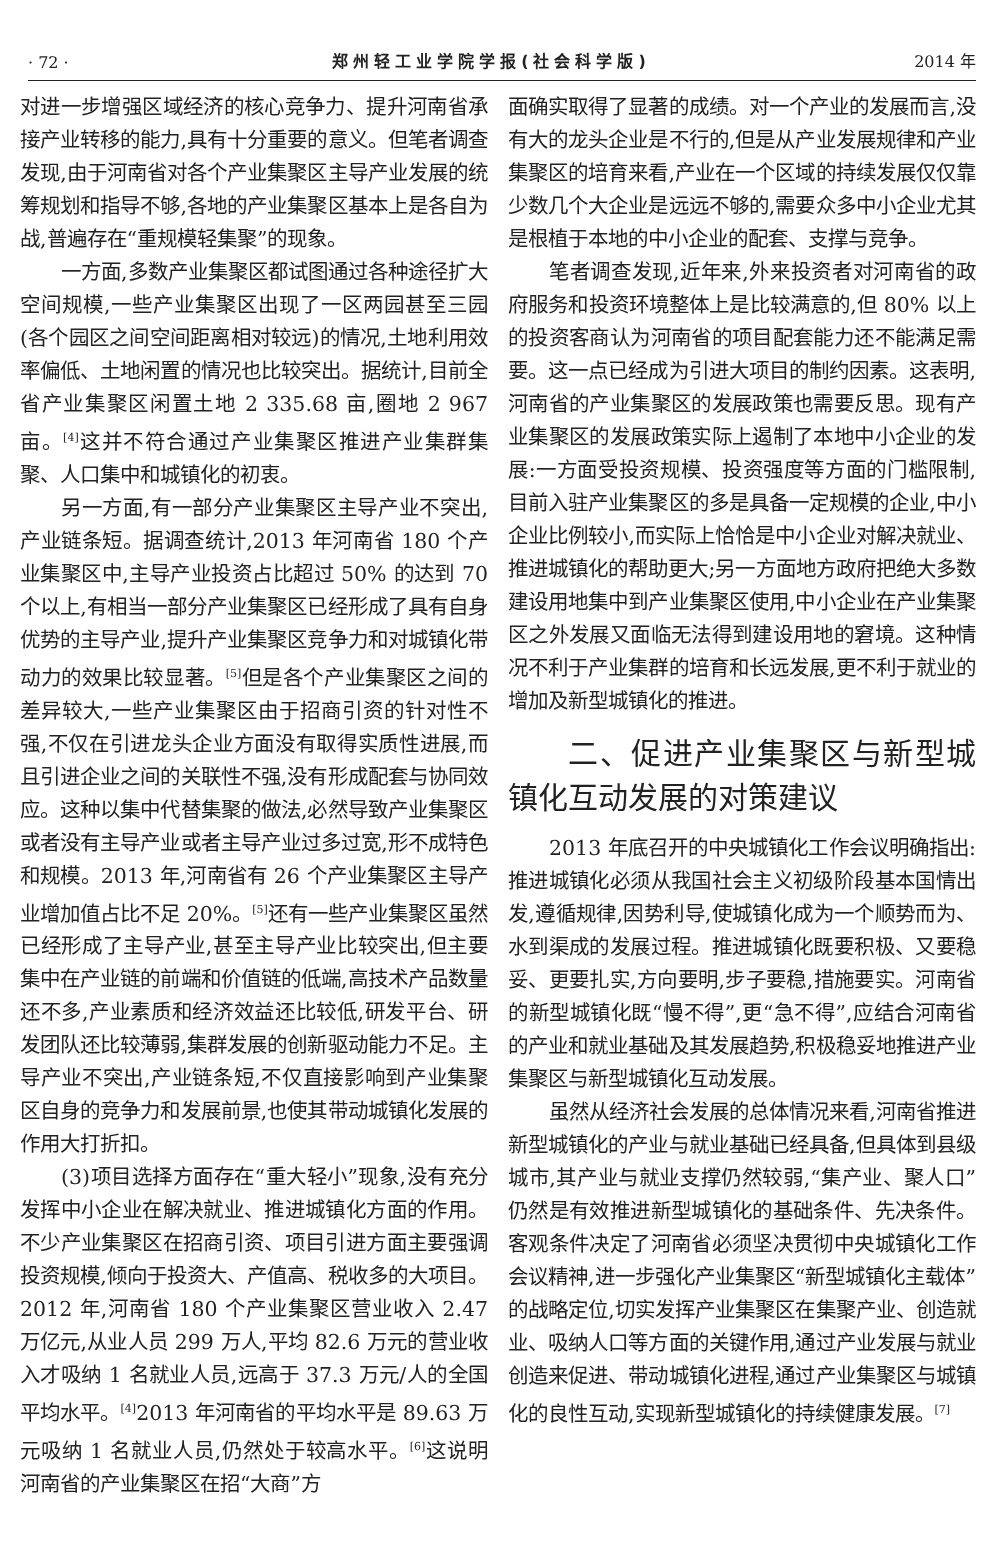· 72 · 郑州轻工业学院学报(社会科学版) 2014 年
对进一步增强区域经济的核心竞争力、提升河南省承接产业转移的能力,具有十分重要的意义。但笔者调查发现,由于河南省对各个产业集聚区主导产业发展的统筹规划和指导不够,各地的产业集聚区基本上是各自为战,普遍存在“重规模轻集聚”的现象。
一方面,多数产业集聚区都试图通过各种途径扩大空间规模,一些产业集聚区出现了一区两园甚至三园(各个园区之间空间距离相对较远)的情况,土地利用效率偏低、土地闲置的情况也比较突出。据统计,目前全省产业集聚区闲置土地 2 335.68 亩,圈地 2 967 亩。<sup>[4]</sup>这并不符合通过产业集聚区推进产业集群集聚、人口集中和城镇化的初衷。
另一方面,有一部分产业集聚区主导产业不突出,产业链条短。据调查统计,2013 年河南省 180 个产业集聚区中,主导产业投资占比超过 50% 的达到 70 个以上,有相当一部分产业集聚区已经形成了具有自身优势的主导产业,提升产业集聚区竞争力和对城镇化带动力的效果比较显著。<sup>[5]</sup>但是各个产业集聚区之间的差异较大,一些产业集聚区由于招商引资的针对性不强,不仅在引进龙头企业方面没有取得实质性进展,而且引进企业之间的关联性不强,没有形成配套与协同效应。这种以集中代替集聚的做法,必然导致产业集聚区或者没有主导产业或者主导产业过多过宽,形不成特色和规模。2013 年,河南省有 26 个产业集聚区主导产业增加值占比不足 20%。<sup>[5]</sup>还有一些产业集聚区虽然已经形成了主导产业,甚至主导产业比较突出,但主要集中在产业链的前端和价值链的低端,高技术产品数量还不多,产业素质和经济效益还比较低,研发平台、研发团队还比较薄弱,集群发展的创新驱动能力不足。主导产业不突出,产业链条短,不仅直接影响到产业集聚区自身的竞争力和发展前景,也使其带动城镇化发展的作用大打折扣。
(3)项目选择方面存在“重大轻小”现象,没有充分发挥中小企业在解决就业、推进城镇化方面的作用。不少产业集聚区在招商引资、项目引进方面主要强调投资规模,倾向于投资大、产值高、税收多的大项目。2012 年,河南省 180 个产业集聚区营业收入 2.47 万亿元,从业人员 299 万人,平均 82.6 万元的营业收入才吸纳 1 名就业人员,远高于 37.3 万元/人的全国平均水平。<sup>[4]</sup>2013 年河南省的平均水平是 89.63 万元吸纳 1 名就业人员,仍然处于较高水平。<sup>[6]</sup>这说明河南省的产业集聚区在招“大商”方
面确实取得了显著的成绩。对一个产业的发展而言,没有大的龙头企业是不行的,但是从产业发展规律和产业集聚区的培育来看,产业在一个区域的持续发展仅仅靠少数几个大企业是远远不够的,需要众多中小企业尤其是根植于本地的中小企业的配套、支撑与竞争。
笔者调查发现,近年来,外来投资者对河南省的政府服务和投资环境整体上是比较满意的,但 80% 以上的投资客商认为河南省的项目配套能力还不能满足需要。这一点已经成为引进大项目的制约因素。这表明,河南省的产业集聚区的发展政策也需要反思。现有产业集聚区的发展政策实际上遏制了本地中小企业的发展:一方面受投资规模、投资强度等方面的门槛限制,目前入驻产业集聚区的多是具备一定规模的企业,中小企业比例较小,而实际上恰恰是中小企业对解决就业、推进城镇化的帮助更大;另一方面地方政府把绝大多数建设用地集中到产业集聚区使用,中小企业在产业集聚区之外发展又面临无法得到建设用地的窘境。这种情况不利于产业集群的培育和长远发展,更不利于就业的增加及新型城镇化的推进。
二、促进产业集聚区与新型城镇化互动发展的对策建议
2013 年底召开的中央城镇化工作会议明确指出:推进城镇化必须从我国社会主义初级阶段基本国情出发,遵循规律,因势利导,使城镇化成为一个顺势而为、水到渠成的发展过程。推进城镇化既要积极、又要稳妥、更要扎实,方向要明,步子要稳,措施要实。河南省的新型城镇化既“慢不得”,更“急不得”,应结合河南省的产业和就业基础及其发展趋势,积极稳妥地推进产业集聚区与新型城镇化互动发展。
虽然从经济社会发展的总体情况来看,河南省推进新型城镇化的产业与就业基础已经具备,但具体到县级城市,其产业与就业支撑仍然较弱,“集产业、聚人口”仍然是有效推进新型城镇化的基础条件、先决条件。客观条件决定了河南省必须坚决贯彻中央城镇化工作会议精神,进一步强化产业集聚区“新型城镇化主载体”的战略定位,切实发挥产业集聚区在集聚产业、创造就业、吸纳人口等方面的关键作用,通过产业发展与就业创造来促进、带动城镇化进程,通过产业集聚区与城镇化的良性互动,实现新型城镇化的持续健康发展。<sup>[7]</sup>